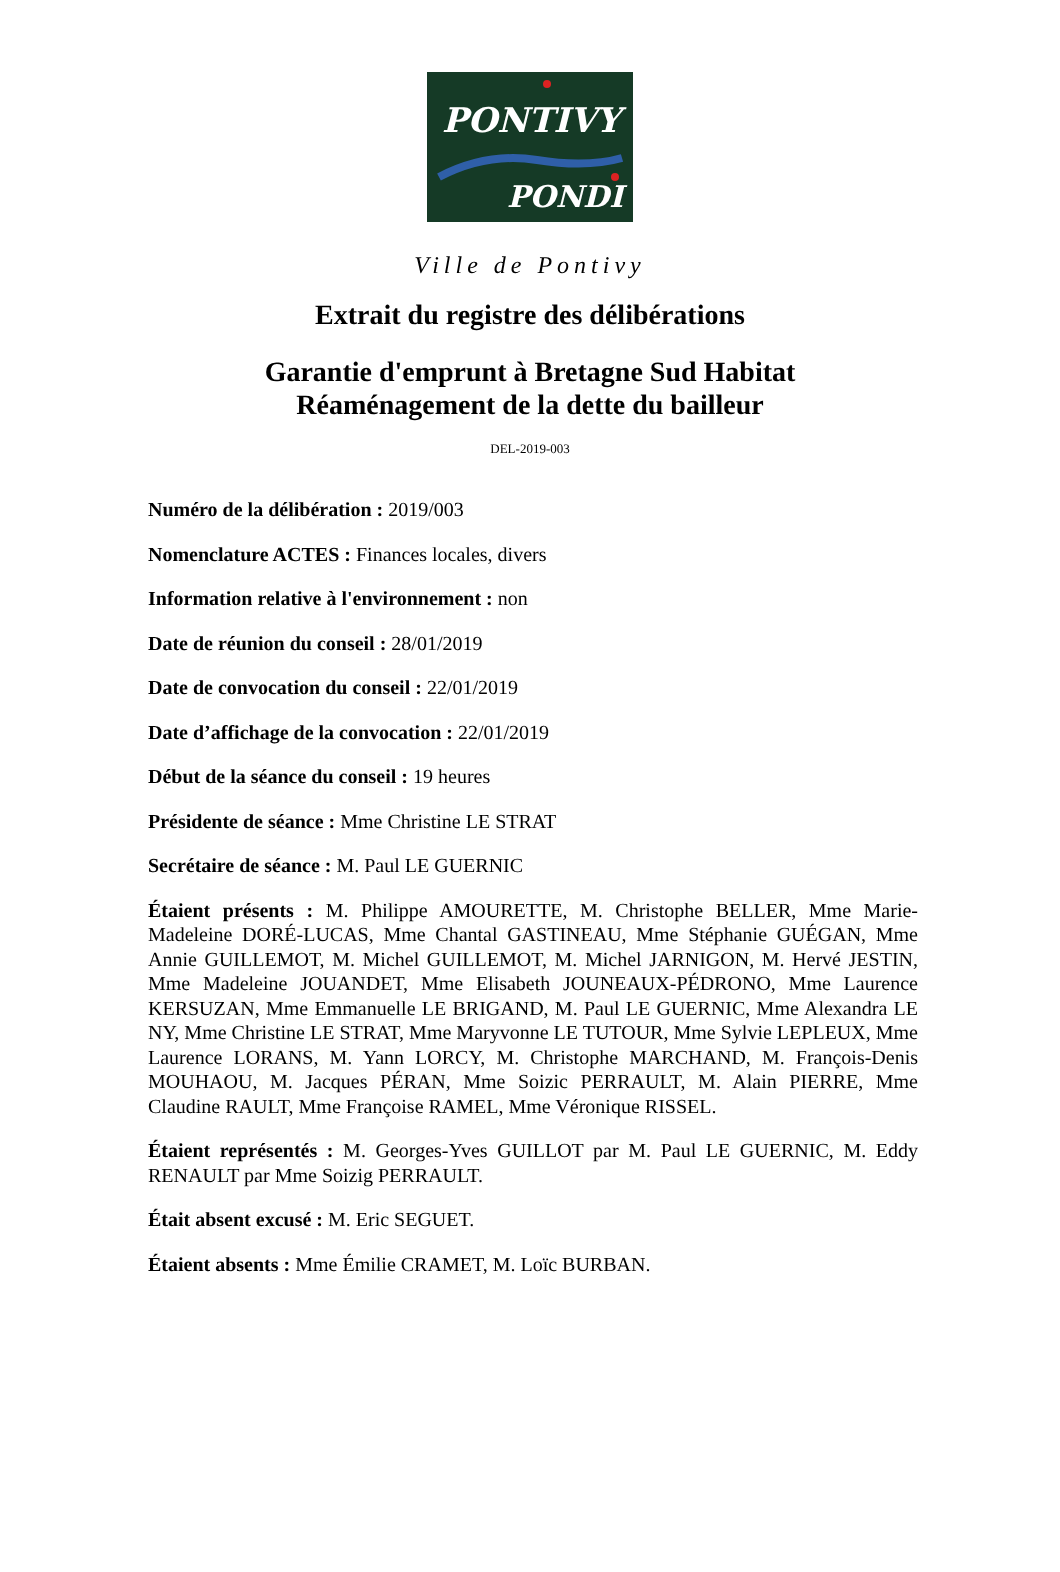PONTIVY
PONDI
Ville de Pontivy
Extrait du registre des délibérations
Garantie d'emprunt à Bretagne Sud Habitat
Réaménagement de la dette du bailleur
DEL-2019-003
Numéro de la délibération : 2019/003
Nomenclature ACTES : Finances locales, divers
Information relative à l'environnement : non
Date de réunion du conseil : 28/01/2019
Date de convocation du conseil : 22/01/2019
Date d’affichage de la convocation : 22/01/2019
Début de la séance du conseil : 19 heures
Présidente de séance : Mme Christine LE STRAT
Secrétaire de séance : M. Paul LE GUERNIC
Étaient présents : M. Philippe AMOURETTE, M. Christophe BELLER, Mme Marie-Madeleine DORÉ-LUCAS, Mme Chantal GASTINEAU, Mme Stéphanie GUÉGAN, Mme Annie GUILLEMOT, M. Michel GUILLEMOT, M. Michel JARNIGON, M. Hervé JESTIN, Mme Madeleine JOUANDET, Mme Elisabeth JOUNEAUX-PÉDRONO, Mme Laurence KERSUZAN, Mme Emmanuelle LE BRIGAND, M. Paul LE GUERNIC, Mme Alexandra LE NY, Mme Christine LE STRAT, Mme Maryvonne LE TUTOUR, Mme Sylvie LEPLEUX, Mme Laurence LORANS, M. Yann LORCY, M. Christophe MARCHAND, M. François-Denis MOUHAOU, M. Jacques PÉRAN, Mme Soizic PERRAULT, M. Alain PIERRE, Mme Claudine RAULT, Mme Françoise RAMEL, Mme Véronique RISSEL.
Étaient représentés : M. Georges-Yves GUILLOT par M. Paul LE GUERNIC, M. Eddy RENAULT par Mme Soizig PERRAULT.
Était absent excusé : M. Eric SEGUET.
Étaient absents : Mme Émilie CRAMET, M. Loïc BURBAN.